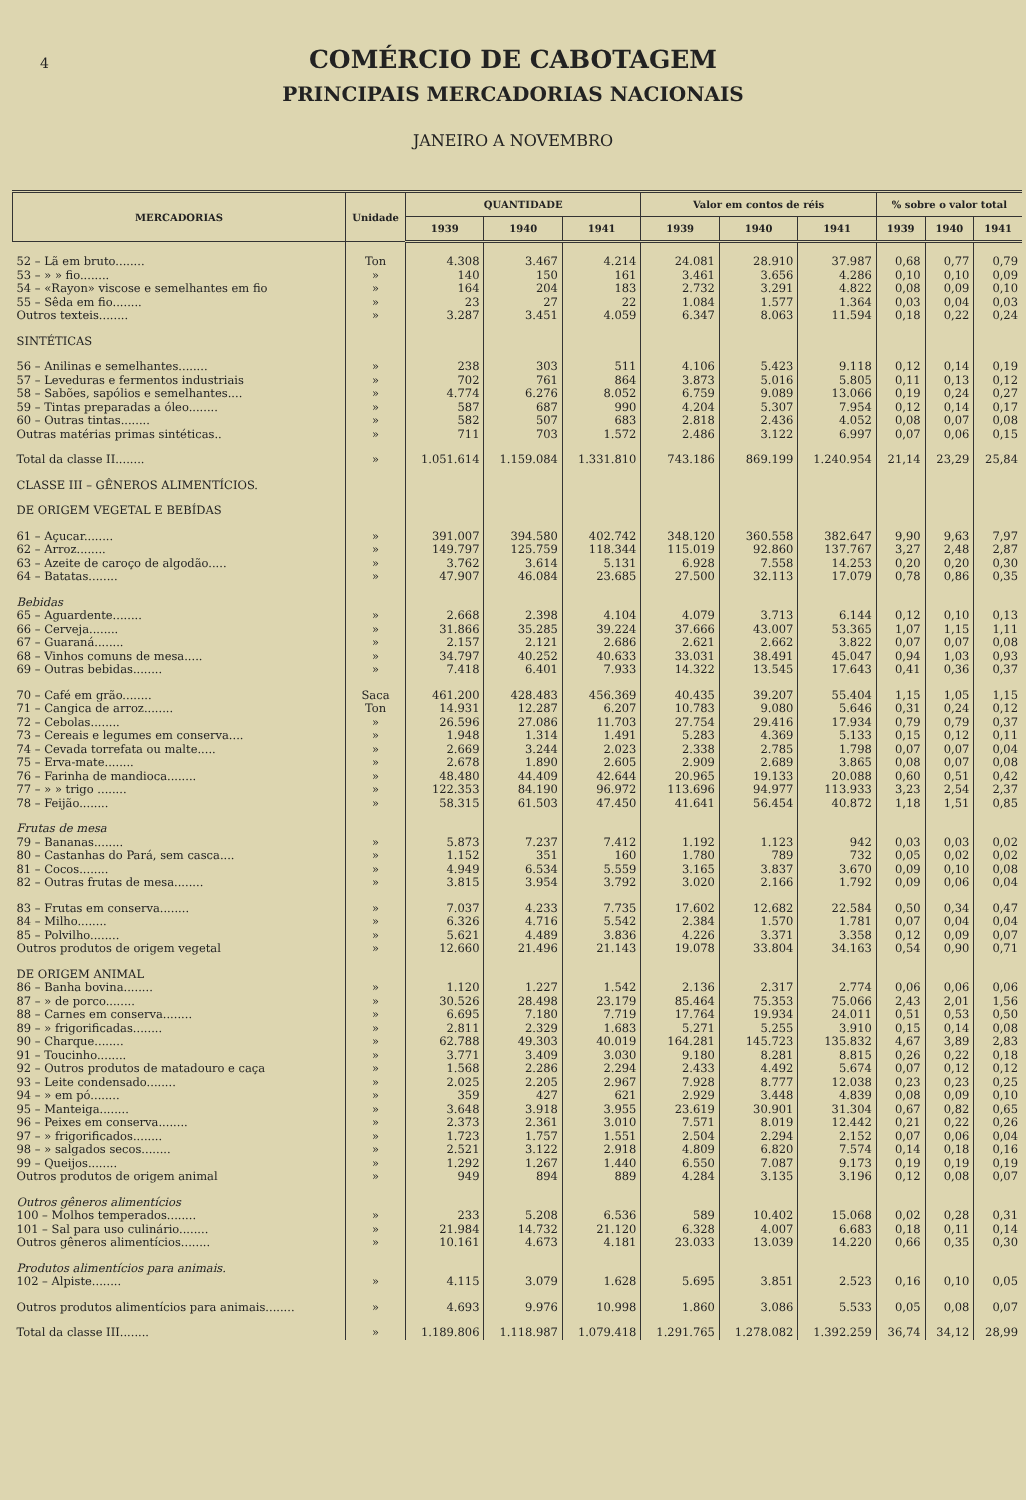4
COMÉRCIO DE CABOTAGEM
PRINCIPAIS MERCADORIAS NACIONAIS
JANEIRO A NOVEMBRO
| MERCADORIAS | Unidade | QUANTIDADE | | | Valor em contos de réis | | | % sobre o valor total | | |
| --- | --- | --- | --- | --- | --- | --- | --- | --- | --- | --- |
| | | 1939 | 1940 | 1941 | 1939 | 1940 | 1941 | 1939 | 1940 | 1941 |
| 52 – Lã em bruto........ | Ton | 4.308 | 3.467 | 4.214 | 24.081 | 28.910 | 37.987 | 0,68 | 0,77 | 0,79 |
| 53 – » » fio........ | » | 140 | 150 | 161 | 3.461 | 3.656 | 4.286 | 0,10 | 0,10 | 0,09 |
| 54 – «Rayon» viscose e semelhantes em fio | » | 164 | 204 | 183 | 2.732 | 3.291 | 4.822 | 0,08 | 0,09 | 0,10 |
| 55 – Sêda em fio........ | » | 23 | 27 | 22 | 1.084 | 1.577 | 1.364 | 0,03 | 0,04 | 0,03 |
| Outros texteis........ | » | 3.287 | 3.451 | 4.059 | 6.347 | 8.063 | 11.594 | 0,18 | 0,22 | 0,24 |
| SINTÉTICAS | | | | | | | | | | |
| 56 – Anilinas e semelhantes........ | » | 238 | 303 | 511 | 4.106 | 5.423 | 9.118 | 0,12 | 0,14 | 0,19 |
| 57 – Leveduras e fermentos industriais | » | 702 | 761 | 864 | 3.873 | 5.016 | 5.805 | 0,11 | 0,13 | 0,12 |
| 58 – Sabões, sapólios e semelhantes.... | » | 4.774 | 6.276 | 8.052 | 6.759 | 9.089 | 13.066 | 0,19 | 0,24 | 0,27 |
| 59 – Tintas preparadas a óleo........ | » | 587 | 687 | 990 | 4.204 | 5.307 | 7.954 | 0,12 | 0,14 | 0,17 |
| 60 – Outras tintas........ | » | 582 | 507 | 683 | 2.818 | 2.436 | 4.052 | 0,08 | 0,07 | 0,08 |
| Outras matérias primas sintéticas.. | » | 711 | 703 | 1.572 | 2.486 | 3.122 | 6.997 | 0,07 | 0,06 | 0,15 |
| Total da classe II........ | » | 1.051.614 | 1.159.084 | 1.331.810 | 743.186 | 869.199 | 1.240.954 | 21,14 | 23,29 | 25,84 |
| CLASSE III – GÊNEROS ALIMENTÍCIOS. | | | | | | | | | | |
| DE ORIGEM VEGETAL E BEBÍDAS | | | | | | | | | | |
| 61 – Açucar........ | » | 391.007 | 394.580 | 402.742 | 348.120 | 360.558 | 382.647 | 9,90 | 9,63 | 7,97 |
| 62 – Arroz........ | » | 149.797 | 125.759 | 118.344 | 115.019 | 92.860 | 137.767 | 3,27 | 2,48 | 2,87 |
| 63 – Azeite de caroço de algodão..... | » | 3.762 | 3.614 | 5.131 | 6.928 | 7.558 | 14.253 | 0,20 | 0,20 | 0,30 |
| 64 – Batatas........ | » | 47.907 | 46.084 | 23.685 | 27.500 | 32.113 | 17.079 | 0,78 | 0,86 | 0,35 |
| Bebidas | | | | | | | | | | |
| 65 – Aguardente........ | » | 2.668 | 2.398 | 4.104 | 4.079 | 3.713 | 6.144 | 0,12 | 0,10 | 0,13 |
| 66 – Cerveja........ | » | 31.866 | 35.285 | 39.224 | 37.666 | 43.007 | 53.365 | 1,07 | 1,15 | 1,11 |
| 67 – Guaraná........ | » | 2.157 | 2.121 | 2.686 | 2.621 | 2.662 | 3.822 | 0,07 | 0,07 | 0,08 |
| 68 – Vinhos comuns de mesa..... | » | 34.797 | 40.252 | 40.633 | 33.031 | 38.491 | 45.047 | 0,94 | 1,03 | 0,93 |
| 69 – Outras bebidas........ | » | 7.418 | 6.401 | 7.933 | 14.322 | 13.545 | 17.643 | 0,41 | 0,36 | 0,37 |
| 70 – Café em grão........ | Saca | 461.200 | 428.483 | 456.369 | 40.435 | 39.207 | 55.404 | 1,15 | 1,05 | 1,15 |
| 71 – Cangica de arroz........ | Ton | 14.931 | 12.287 | 6.207 | 10.783 | 9.080 | 5.646 | 0,31 | 0,24 | 0,12 |
| 72 – Cebolas........ | » | 26.596 | 27.086 | 11.703 | 27.754 | 29.416 | 17.934 | 0,79 | 0,79 | 0,37 |
| 73 – Cereais e legumes em conserva.... | » | 1.948 | 1.314 | 1.491 | 5.283 | 4.369 | 5.133 | 0,15 | 0,12 | 0,11 |
| 74 – Cevada torrefata ou malte..... | » | 2.669 | 3.244 | 2.023 | 2.338 | 2.785 | 1.798 | 0,07 | 0,07 | 0,04 |
| 75 – Erva-mate........ | » | 2.678 | 1.890 | 2.605 | 2.909 | 2.689 | 3.865 | 0,08 | 0,07 | 0,08 |
| 76 – Farinha de mandioca........ | » | 48.480 | 44.409 | 42.644 | 20.965 | 19.133 | 20.088 | 0,60 | 0,51 | 0,42 |
| 77 – » » trigo ........ | » | 122.353 | 84.190 | 96.972 | 113.696 | 94.977 | 113.933 | 3,23 | 2,54 | 2,37 |
| 78 – Feijão........ | » | 58.315 | 61.503 | 47.450 | 41.641 | 56.454 | 40.872 | 1,18 | 1,51 | 0,85 |
| Frutas de mesa | | | | | | | | | | |
| 79 – Bananas........ | » | 5.873 | 7.237 | 7.412 | 1.192 | 1.123 | 942 | 0,03 | 0,03 | 0,02 |
| 80 – Castanhas do Pará, sem casca.... | » | 1.152 | 351 | 160 | 1.780 | 789 | 732 | 0,05 | 0,02 | 0,02 |
| 81 – Cocos........ | » | 4.949 | 6.534 | 5.559 | 3.165 | 3.837 | 3.670 | 0,09 | 0,10 | 0,08 |
| 82 – Outras frutas de mesa........ | » | 3.815 | 3.954 | 3.792 | 3.020 | 2.166 | 1.792 | 0,09 | 0,06 | 0,04 |
| 83 – Frutas em conserva........ | » | 7.037 | 4.233 | 7.735 | 17.602 | 12.682 | 22.584 | 0,50 | 0,34 | 0,47 |
| 84 – Milho........ | » | 6.326 | 4.716 | 5.542 | 2.384 | 1.570 | 1.781 | 0,07 | 0,04 | 0,04 |
| 85 – Polvilho........ | » | 5.621 | 4.489 | 3.836 | 4.226 | 3.371 | 3.358 | 0,12 | 0,09 | 0,07 |
| Outros produtos de origem vegetal | » | 12.660 | 21.496 | 21.143 | 19.078 | 33.804 | 34.163 | 0,54 | 0,90 | 0,71 |
| DE ORIGEM ANIMAL | | | | | | | | | | |
| 86 – Banha bovina........ | » | 1.120 | 1.227 | 1.542 | 2.136 | 2.317 | 2.774 | 0,06 | 0,06 | 0,06 |
| 87 – » de porco........ | » | 30.526 | 28.498 | 23.179 | 85.464 | 75.353 | 75.066 | 2,43 | 2,01 | 1,56 |
| 88 – Carnes em conserva........ | » | 6.695 | 7.180 | 7.719 | 17.764 | 19.934 | 24.011 | 0,51 | 0,53 | 0,50 |
| 89 – » frigorificadas........ | » | 2.811 | 2.329 | 1.683 | 5.271 | 5.255 | 3.910 | 0,15 | 0,14 | 0,08 |
| 90 – Charque........ | » | 62.788 | 49.303 | 40.019 | 164.281 | 145.723 | 135.832 | 4,67 | 3,89 | 2,83 |
| 91 – Toucinho........ | » | 3.771 | 3.409 | 3.030 | 9.180 | 8.281 | 8.815 | 0,26 | 0,22 | 0,18 |
| 92 – Outros produtos de matadouro e caça | » | 1.568 | 2.286 | 2.294 | 2.433 | 4.492 | 5.674 | 0,07 | 0,12 | 0,12 |
| 93 – Leite condensado........ | » | 2.025 | 2.205 | 2.967 | 7.928 | 8.777 | 12.038 | 0,23 | 0,23 | 0,25 |
| 94 – » em pó........ | » | 359 | 427 | 621 | 2.929 | 3.448 | 4.839 | 0,08 | 0,09 | 0,10 |
| 95 – Manteiga........ | » | 3.648 | 3.918 | 3.955 | 23.619 | 30.901 | 31.304 | 0,67 | 0,82 | 0,65 |
| 96 – Peixes em conserva........ | » | 2.373 | 2.361 | 3.010 | 7.571 | 8.019 | 12.442 | 0,21 | 0,22 | 0,26 |
| 97 – » frigorificados........ | » | 1.723 | 1.757 | 1.551 | 2.504 | 2.294 | 2.152 | 0,07 | 0,06 | 0,04 |
| 98 – » salgados secos........ | » | 2.521 | 3.122 | 2.918 | 4.809 | 6.820 | 7.574 | 0,14 | 0,18 | 0,16 |
| 99 – Queijos........ | » | 1.292 | 1.267 | 1.440 | 6.550 | 7.087 | 9.173 | 0,19 | 0,19 | 0,19 |
| Outros produtos de origem animal | » | 949 | 894 | 889 | 4.284 | 3.135 | 3.196 | 0,12 | 0,08 | 0,07 |
| Outros gêneros alimentícios | | | | | | | | | | |
| 100 – Molhos temperados........ | » | 233 | 5.208 | 6.536 | 589 | 10.402 | 15.068 | 0,02 | 0,28 | 0,31 |
| 101 – Sal para uso culinário........ | » | 21.984 | 14.732 | 21.120 | 6.328 | 4.007 | 6.683 | 0,18 | 0,11 | 0,14 |
| Outros gêneros alimentícios........ | » | 10.161 | 4.673 | 4.181 | 23.033 | 13.039 | 14.220 | 0,66 | 0,35 | 0,30 |
| Produtos alimentícios para animais. | | | | | | | | | | |
| 102 – Alpiste........ | » | 4.115 | 3.079 | 1.628 | 5.695 | 3.851 | 2.523 | 0,16 | 0,10 | 0,05 |
| Outros produtos alimentícios para animais........ | » | 4.693 | 9.976 | 10.998 | 1.860 | 3.086 | 5.533 | 0,05 | 0,08 | 0,07 |
| Total da classe III........ | » | 1.189.806 | 1.118.987 | 1.079.418 | 1.291.765 | 1.278.082 | 1.392.259 | 36,74 | 34,12 | 28,99 |